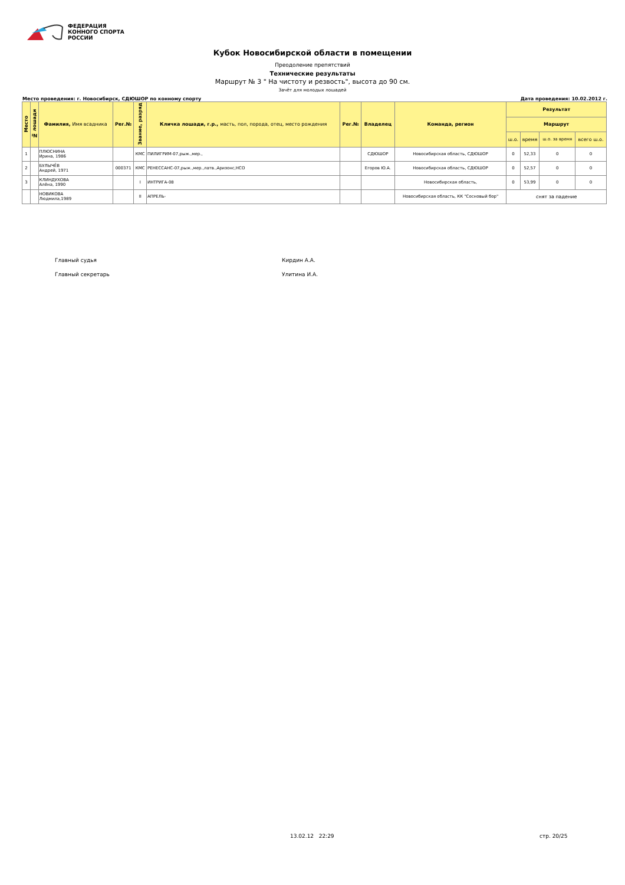ФЕДЕРАЦИЯ
КОННОГО СПОРТА
РОССИИ
Кубок Новосибирской области в помещении
Преодоление препятствий
Технические результаты
Маршрут № 3 " На чистоту и резвость", высота до 90 см.
Зачёт для молодых лошадей
Место проведения: г. Новосибирск, СДЮШОР по конному спорту Дата проведения: 10.02.2012 г.
| Место | № лошади | Фамилия, Имя всадника | Рег.№ | Звание, разряд | Кличка лошади, г.р., масть, пол, порода, отец, место рождения | Рег.№ | Владелец | Команда, регион | Результат | | | |
| --- | --- | --- | --- | --- | --- | --- | --- | --- | --- | --- | --- | --- |
| | | | | | | | | | Маршрут | | | |
| | | | | | | | | | ш.о. | время | ш.о. за время | всего ш.о. |
| 1 | | ПЛЮСНИНА Ирина, 1986 | | КМС | ПИЛИГРИМ-07,рыж.,мер., | | СДЮШОР | Новосибирская область, СДЮШОР | 0 | 52,33 | 0 | 0 |
| 2 | | БУЛЫЧЁВ Андрей, 1971 | 000371 | КМС | РЕНЕССАНС-07,рыж.,мер.,латв.,Аризонс,НСО | | Егоров Ю.А. | Новосибирская область, СДЮШОР | 0 | 52,57 | 0 | 0 |
| 3 | | КЛИНДУХОВА Алёна, 1990 | | I | ИНТРИГА-08 | | | Новосибирская область, | 0 | 53,99 | 0 | 0 |
| | | НОВИКОВА Людмила,1989 | | II | АПРЕЛЬ- | | | Новосибирская область, КК "Сосновый бор" | снят за падение | | | |
Главный судья Кирдин А.А.
Главный секретарь Улитина И.А.
13.02.12 22:29 стр. 20/25